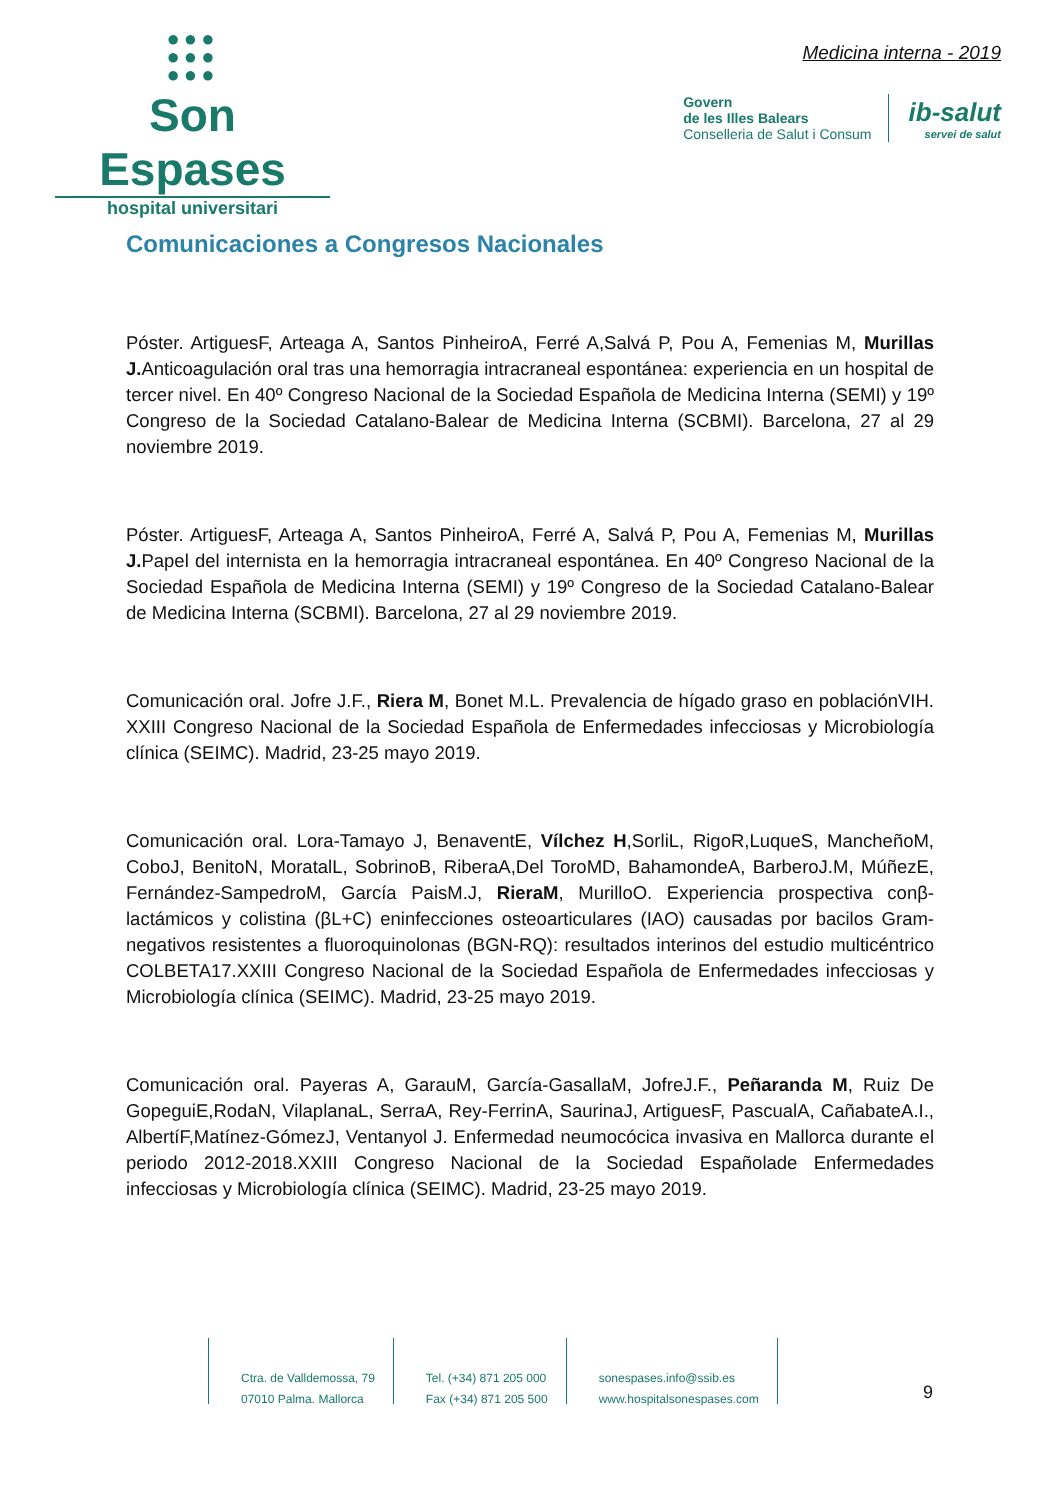●●●
●●●
●●●
Son Espases
hospital universitari
Medicina interna - 2019
Govern
de les Illes Balears
Conselleria de Salut i Consum
ib-salut
servei de salut
Comunicaciones a Congresos Nacionales
Póster. ArtiguesF, Arteaga A, Santos PinheiroA, Ferré A,Salvá P, Pou A, Femenias M, Murillas J. Anticoagulación oral tras una hemorragia intracraneal espontánea: experiencia en un hospital de tercer nivel. En 40º Congreso Nacional de la Sociedad Española de Medicina Interna (SEMI) y 19º Congreso de la Sociedad Catalano-Balear de Medicina Interna (SCBMI). Barcelona, 27 al 29 noviembre 2019.
Póster. ArtiguesF, Arteaga A, Santos PinheiroA, Ferré A, Salvá P, Pou A, Femenias M, Murillas J. Papel del internista en la hemorragia intracraneal espontánea. En 40º Congreso Nacional de la Sociedad Española de Medicina Interna (SEMI) y 19º Congreso de la Sociedad Catalano-Balear de Medicina Interna (SCBMI). Barcelona, 27 al 29 noviembre 2019.
Comunicación oral. Jofre J.F., Riera M, Bonet M.L. Prevalencia de hígado graso en poblaciónVIH. XXIII Congreso Nacional de la Sociedad Española de Enfermedades infecciosas y Microbiología clínica (SEIMC). Madrid, 23-25 mayo 2019.
Comunicación oral. Lora-Tamayo J, BenaventE, Vílchez H,SorliL, RigoR,LuqueS, MancheñoM, CoboJ, BenitoN, MoratalL, SobrinoB, RiberaA,Del ToroMD, BahamondeA, BarberoJ.M, MúñezE, Fernández-SampedroM, García PaisM.J, RieraM, MurilloO. Experiencia prospectiva conβ-lactámicos y colistina (βL+C) eninfecciones osteoarticulares (IAO) causadas por bacilos Gram-negativos resistentes a fluoroquinolonas (BGN-RQ): resultados interinos del estudio multicéntrico COLBETA17.XXIII Congreso Nacional de la Sociedad Española de Enfermedades infecciosas y Microbiología clínica (SEIMC). Madrid, 23-25 mayo 2019.
Comunicación oral. Payeras A, GarauM, García-GasallaM, JofreJ.F., Peñaranda M, Ruiz De GopeguiE,RodaN, VilaplanaL, SerraA, Rey-FerrinA, SaurinaJ, ArtiguesF, PascualA, CañabateA.I., AlbertíF,Matínez-GómezJ, Ventanyol J. Enfermedad neumocócica invasiva en Mallorca durante el periodo 2012-2018.XXIII Congreso Nacional de la Sociedad Españolade Enfermedades infecciosas y Microbiología clínica (SEIMC). Madrid, 23-25 mayo 2019.
Ctra. de Valldemossa, 79
07010 Palma. Mallorca
Tel. (+34) 871 205 000
Fax (+34) 871 205 500
sonespases.info@ssib.es
www.hospitalsonespases.com
9